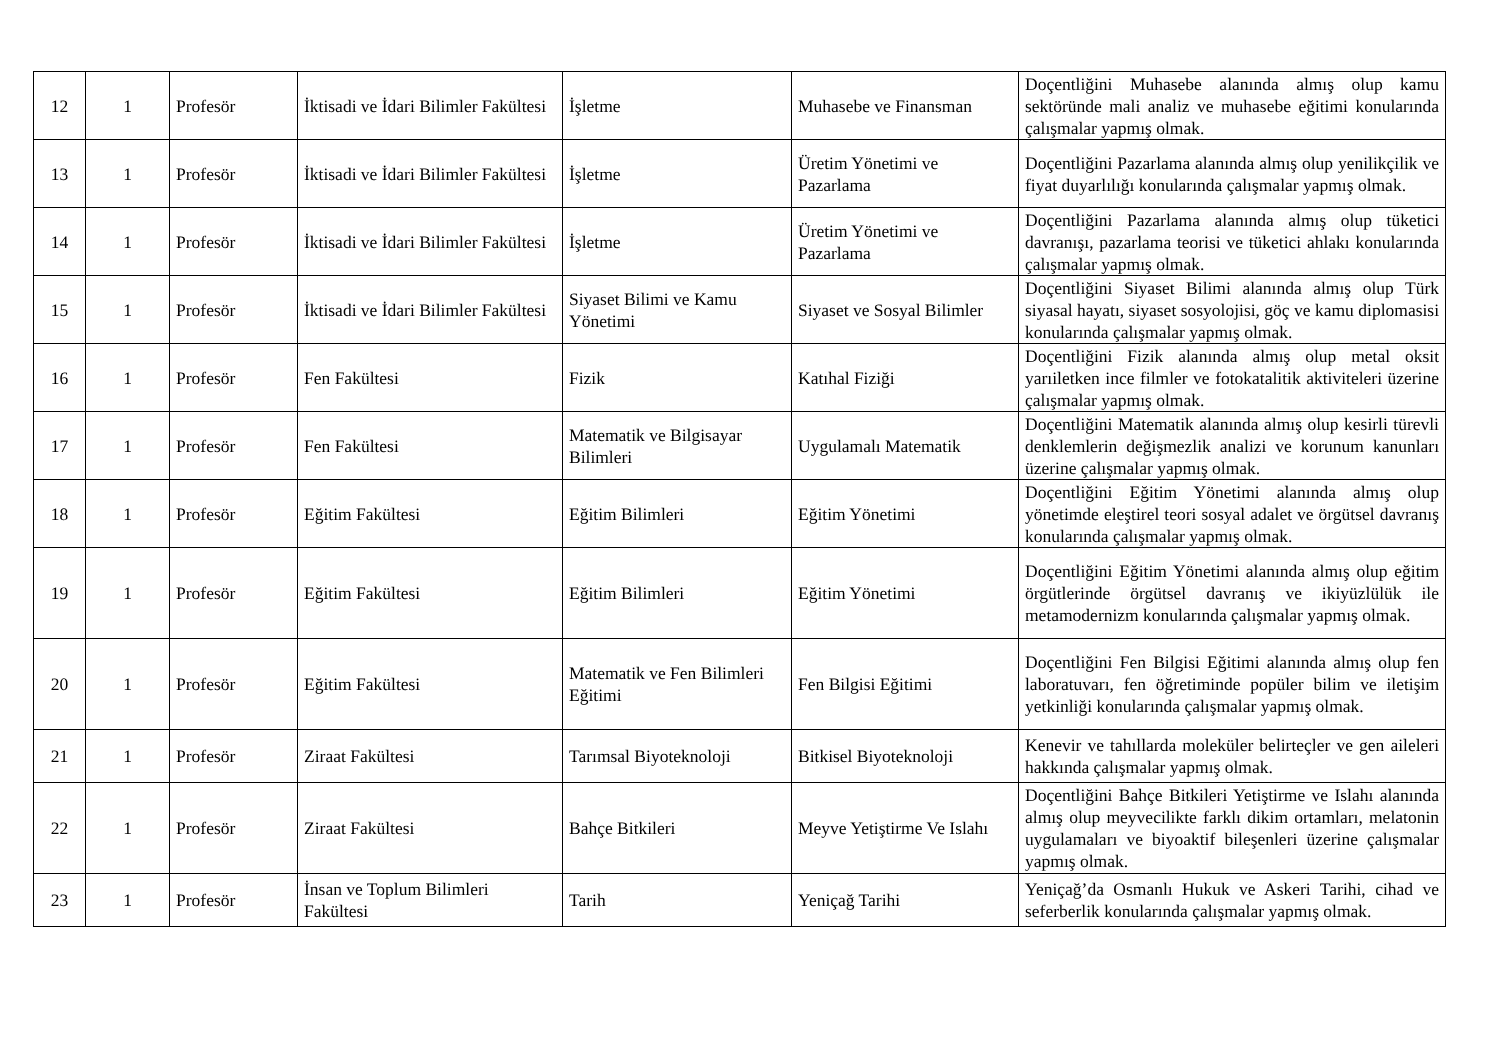| 12 | 1 | Profesör | İktisadi ve İdari Bilimler Fakültesi | İşletme | Muhasebe ve Finansman | Doçentliğini Muhasebe alanında almış olup kamu sektöründe mali analiz ve muhasebe eğitimi konularında çalışmalar yapmış olmak. |
| 13 | 1 | Profesör | İktisadi ve İdari Bilimler Fakültesi | İşletme | Üretim Yönetimi ve Pazarlama | Doçentliğini Pazarlama alanında almış olup yenilikçilik ve fiyat duyarlılığı konularında çalışmalar yapmış olmak. |
| 14 | 1 | Profesör | İktisadi ve İdari Bilimler Fakültesi | İşletme | Üretim Yönetimi ve Pazarlama | Doçentliğini Pazarlama alanında almış olup tüketici davranışı, pazarlama teorisi ve tüketici ahlakı konularında çalışmalar yapmış olmak. |
| 15 | 1 | Profesör | İktisadi ve İdari Bilimler Fakültesi | Siyaset Bilimi ve Kamu Yönetimi | Siyaset ve Sosyal Bilimler | Doçentliğini Siyaset Bilimi alanında almış olup Türk siyasal hayatı, siyaset sosyolojisi, göç ve kamu diplomasisi konularında çalışmalar yapmış olmak. |
| 16 | 1 | Profesör | Fen Fakültesi | Fizik | Katıhal Fiziği | Doçentliğini Fizik alanında almış olup metal oksit yarıiletken ince filmler ve fotokatalitik aktiviteleri üzerine çalışmalar yapmış olmak. |
| 17 | 1 | Profesör | Fen Fakültesi | Matematik ve Bilgisayar Bilimleri | Uygulamalı Matematik | Doçentliğini Matematik alanında almış olup kesirli türevli denklemlerin değişmezlik analizi ve korunum kanunları üzerine çalışmalar yapmış olmak. |
| 18 | 1 | Profesör | Eğitim Fakültesi | Eğitim Bilimleri | Eğitim Yönetimi | Doçentliğini Eğitim Yönetimi alanında almış olup yönetimde eleştirel teori sosyal adalet ve örgütsel davranış konularında çalışmalar yapmış olmak. |
| 19 | 1 | Profesör | Eğitim Fakültesi | Eğitim Bilimleri | Eğitim Yönetimi | Doçentliğini Eğitim Yönetimi alanında almış olup eğitim örgütlerinde örgütsel davranış ve ikiyüzlülük ile metamodernizm konularında çalışmalar yapmış olmak. |
| 20 | 1 | Profesör | Eğitim Fakültesi | Matematik ve Fen Bilimleri Eğitimi | Fen Bilgisi Eğitimi | Doçentliğini Fen Bilgisi Eğitimi alanında almış olup fen laboratuvarı, fen öğretiminde popüler bilim ve iletişim yetkinliği konularında çalışmalar yapmış olmak. |
| 21 | 1 | Profesör | Ziraat Fakültesi | Tarımsal Biyoteknoloji | Bitkisel Biyoteknoloji | Kenevir ve tahıllarda moleküler belirteçler ve gen aileleri hakkında çalışmalar yapmış olmak. |
| 22 | 1 | Profesör | Ziraat Fakültesi | Bahçe Bitkileri | Meyve Yetiştirme Ve Islahı | Doçentliğini Bahçe Bitkileri Yetiştirme ve Islahı alanında almış olup meyvecilikte farklı dikim ortamları, melatonin uygulamaları ve biyoaktif bileşenleri üzerine çalışmalar yapmış olmak. |
| 23 | 1 | Profesör | İnsan ve Toplum Bilimleri Fakültesi | Tarih | Yeniçağ Tarihi | Yeniçağ’da Osmanlı Hukuk ve Askeri Tarihi, cihad ve seferberlik konularında çalışmalar yapmış olmak. |